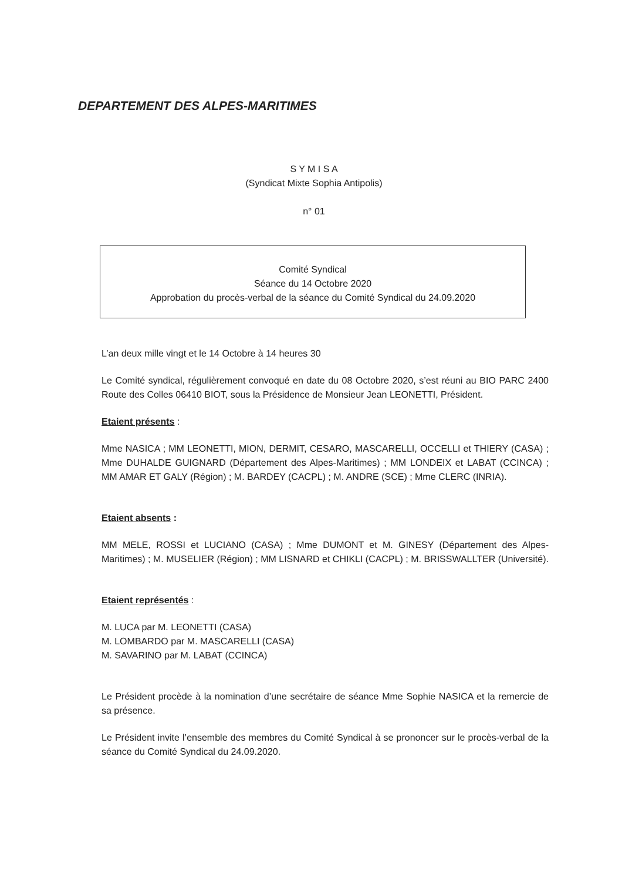DEPARTEMENT DES ALPES-MARITIMES
S Y M I S A
(Syndicat Mixte Sophia Antipolis)
n° 01
Comité Syndical
Séance du 14 Octobre 2020
Approbation du procès-verbal de la séance du Comité Syndical du 24.09.2020
L’an deux mille vingt et le 14 Octobre à 14 heures 30
Le Comité syndical, régulièrement convoqué en date du 08 Octobre 2020, s’est réuni au BIO PARC 2400 Route des Colles 06410 BIOT, sous la Présidence de Monsieur Jean LEONETTI, Président.
Etaient présents :
Mme NASICA ; MM LEONETTI, MION, DERMIT, CESARO, MASCARELLI, OCCELLI et THIERY (CASA) ; Mme DUHALDE GUIGNARD (Département des Alpes-Maritimes) ; MM LONDEIX et LABAT (CCINCA) ; MM AMAR ET GALY (Région) ; M. BARDEY (CACPL) ; M. ANDRE (SCE) ; Mme CLERC (INRIA).
Etaient absents :
MM MELE, ROSSI et LUCIANO (CASA) ; Mme DUMONT et M. GINESY (Département des Alpes-Maritimes) ; M. MUSELIER (Région) ; MM LISNARD et CHIKLI (CACPL) ; M. BRISSWALLTER (Université).
Etaient représentés :
M. LUCA par M. LEONETTI (CASA)
M. LOMBARDO par M. MASCARELLI (CASA)
M. SAVARINO par M. LABAT (CCINCA)
Le Président procède à la nomination d’une secrétaire de séance Mme Sophie NASICA et la remercie de sa présence.
Le Président invite l’ensemble des membres du Comité Syndical à se prononcer sur le procès-verbal de la séance du Comité Syndical du 24.09.2020.